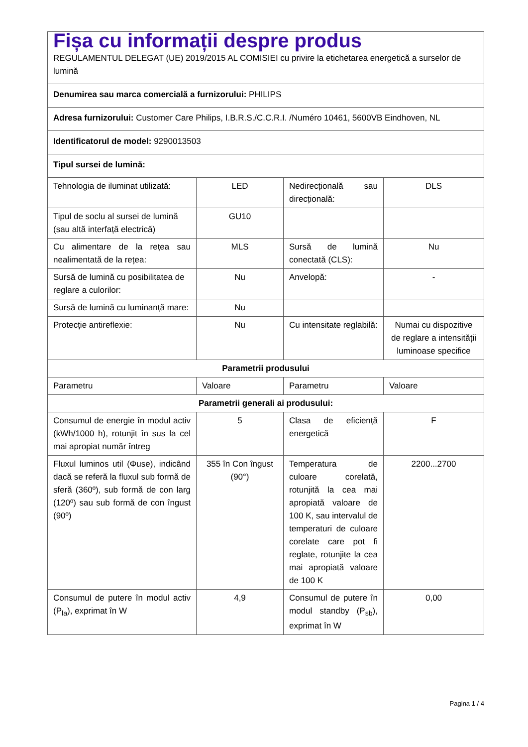| Fișa cu informații despre produs REGULAMENTUL DELEGAT (UE) 2019/2015 AL COMISIEI cu privire la etichetarea energetică a surselor de lumină | | | |
| Denumirea sau marca comercială a furnizorului: PHILIPS | | | |
| Adresa furnizorului: Customer Care Philips, I.B.R.S./C.C.R.I. /Numéro 10461, 5600VB Eindhoven, NL | | | |
| Identificatorul de model: 9290013503 | | | |
| Tipul sursei de lumină: | | | |
| Tehnologia de iluminat utilizată: | LED | Nedirecțională sau direcțională: | DLS |
| Tipul de soclu al sursei de lumină (sau altă interfață electrică) | GU10 | | |
| Cu alimentare de la rețea sau nealimentată de la rețea: | MLS | Sursă de lumină conectată (CLS): | Nu |
| Sursă de lumină cu posibilitatea de reglare a culorilor: | Nu | Anvelopă: | - |
| Sursă de lumină cu luminanță mare: | Nu | | |
| Protecție antireflexie: | Nu | Cu intensitate reglabilă: | Numai cu dispozitive de reglare a intensității luminoase specifice |
| Parametrii produsului | | | |
| Parametru | Valoare | Parametru | Valoare |
| Parametrii generali ai produsului: | | | |
| Consumul de energie în modul activ (kWh/1000 h), rotunjit în sus la cel mai apropiat număr întreg | 5 | Clasa de eficiență energetică | F |
| Fluxul luminos util (Φuse), indicând dacă se referă la fluxul sub formă de sferă (360º), sub formă de con larg (120º) sau sub formă de con îngust (90º) | 355 în Con îngust (90°) | Temperatura de culoare corelată, rotunjită la cea mai apropiată valoare de 100 K, sau intervalul de temperaturi de culoare corelate care pot fi reglate, rotunjite la cea mai apropiată valoare de 100 K | 2200...2700 |
| Consumul de putere în modul activ (P<sub>la</sub>), exprimat în W | 4,9 | Consumul de putere în modul standby (P<sub>sb</sub>), exprimat în W | 0,00 |
Pagina 1 / 4